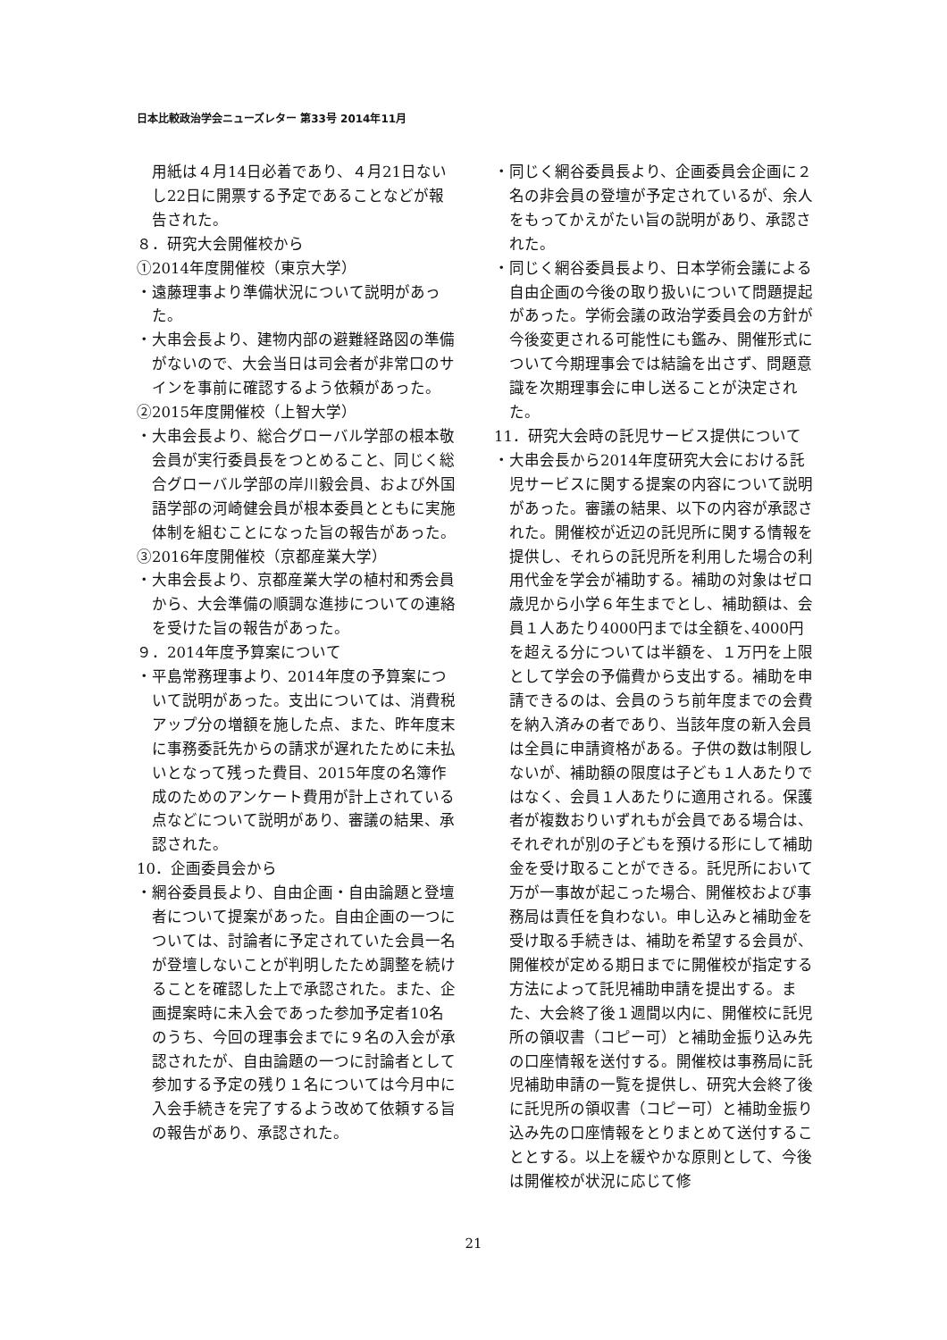日本比較政治学会ニューズレター 第33号 2014年11月
用紙は４月14日必着であり、４月21日ないし22日に開票する予定であることなどが報告された。
８．研究大会開催校から
①2014年度開催校（東京大学）
・遠藤理事より準備状況について説明があった。
・大串会長より、建物内部の避難経路図の準備がないので、大会当日は司会者が非常口のサインを事前に確認するよう依頼があった。
②2015年度開催校（上智大学）
・大串会長より、総合グローバル学部の根本敬会員が実行委員長をつとめること、同じく総合グローバル学部の岸川毅会員、および外国語学部の河崎健会員が根本委員とともに実施体制を組むことになった旨の報告があった。
③2016年度開催校（京都産業大学）
・大串会長より、京都産業大学の植村和秀会員から、大会準備の順調な進捗についての連絡を受けた旨の報告があった。
９．2014年度予算案について
・平島常務理事より、2014年度の予算案について説明があった。支出については、消費税アップ分の増額を施した点、また、昨年度末に事務委託先からの請求が遅れたために未払いとなって残った費目、2015年度の名簿作成のためのアンケート費用が計上されている点などについて説明があり、審議の結果、承認された。
10．企画委員会から
・網谷委員長より、自由企画・自由論題と登壇者について提案があった。自由企画の一つについては、討論者に予定されていた会員一名が登壇しないことが判明したため調整を続けることを確認した上で承認された。また、企画提案時に未入会であった参加予定者10名のうち、今回の理事会までに９名の入会が承認されたが、自由論題の一つに討論者として参加する予定の残り１名については今月中に入会手続きを完了するよう改めて依頼する旨の報告があり、承認された。
・同じく網谷委員長より、企画委員会企画に２名の非会員の登壇が予定されているが、余人をもってかえがたい旨の説明があり、承認された。
・同じく網谷委員長より、日本学術会議による自由企画の今後の取り扱いについて問題提起があった。学術会議の政治学委員会の方針が今後変更される可能性にも鑑み、開催形式について今期理事会では結論を出さず、問題意識を次期理事会に申し送ることが決定された。
11．研究大会時の託児サービス提供について
・大串会長から2014年度研究大会における託児サービスに関する提案の内容について説明があった。審議の結果、以下の内容が承認された。開催校が近辺の託児所に関する情報を提供し、それらの託児所を利用した場合の利用代金を学会が補助する。補助の対象はゼロ歳児から小学６年生までとし、補助額は、会員１人あたり4000円までは全額を､4000円を超える分については半額を、１万円を上限として学会の予備費から支出する。補助を申請できるのは、会員のうち前年度までの会費を納入済みの者であり、当該年度の新入会員は全員に申請資格がある。子供の数は制限しないが、補助額の限度は子ども１人あたりではなく、会員１人あたりに適用される。保護者が複数おりいずれもが会員である場合は、それぞれが別の子どもを預ける形にして補助金を受け取ることができる。託児所において万が一事故が起こった場合、開催校および事務局は責任を負わない。申し込みと補助金を受け取る手続きは、補助を希望する会員が、開催校が定める期日までに開催校が指定する方法によって託児補助申請を提出する。また、大会終了後１週間以内に、開催校に託児所の領収書（コピー可）と補助金振り込み先の口座情報を送付する。開催校は事務局に託児補助申請の一覧を提供し、研究大会終了後に託児所の領収書（コピー可）と補助金振り込み先の口座情報をとりまとめて送付することとする。以上を緩やかな原則として、今後は開催校が状況に応じて修
21